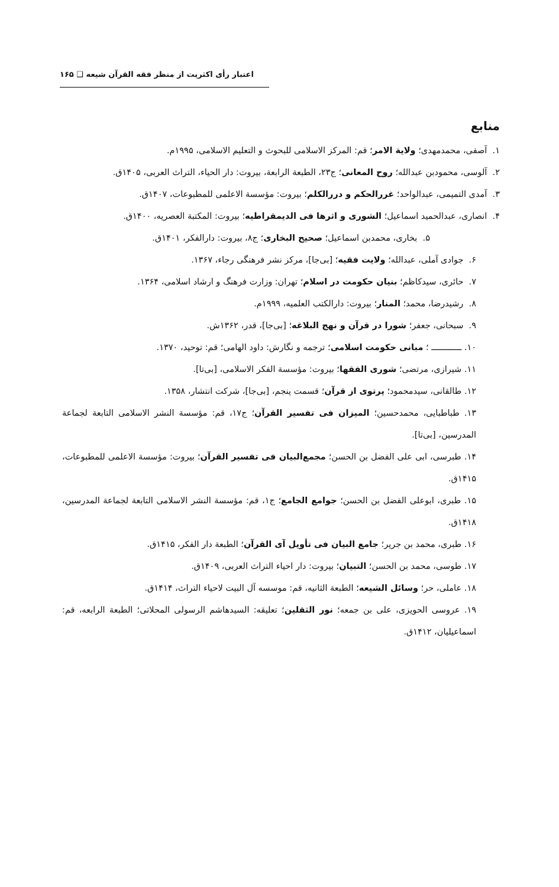اعتبار رأی اکثریت از منظر فقه القرآن شیعه ❑ ۱۶۵
منابع
۱. آصفی، محمدمهدی؛ ولایة الامر؛ قم: المرکز الاسلامی للبحوث و التعلیم الاسلامی، ۱۹۹۵م.
۲. آلوسی، محمودبن عبدالله؛ روح المعانی؛ ج۲۳، الطبعة الرابعة، بیروت: دار الحیاء، التراث العربی، ۱۴۰۵ق.
۳. آمدی التمیمی، عبدالواحد؛ غررالحکم و دررالکلم؛ بیروت: مؤسسة الاعلمی للمطبوعات، ۱۴۰۷ق.
۴. انصاری، عبدالحمید اسماعیل؛ الشوری و اثرها فی الدیمقراطیه؛ بیروت: المکتبة العصریه، ۱۴۰۰ق.
۵. بخاری، محمدبن اسماعیل؛ صحیح البخاری؛ ج۸، بیروت: دارالفکر، ۱۴۰۱ق.
۶. جوادی آملی، عبدالله؛ ولایت فقیه؛ [بی‌جا]، مرکز نشر فرهنگی رجاء، ۱۳۶۷.
۷. حائری، سیدکاظم؛ بنیان حکومت در اسلام؛ تهران: وزارت فرهنگ و ارشاد اسلامی، ۱۳۶۴.
۸. رشیدرضا، محمد؛ المنار؛ بیروت: دارالکتب العلمیه، ۱۹۹۹م.
۹. سبحانی، جعفر؛ شورا در قرآن و نهج البلاغه؛ [بی‌جا]، قدر، ۱۳۶۲ش.
۱۰. ــــــــــــ ؛ مبانی حکومت اسلامی؛ ترجمه و نگارش: داود الهامی؛ قم: توحید، ۱۳۷۰.
۱۱. شیرازی، مرتضی؛ شوری الفقها؛ بیروت: مؤسسة الفکر الاسلامی، [بی‌تا].
۱۲. طالقانی، سیدمحمود؛ پرتوی از قرآن؛ قسمت پنجم، [بی‌جا]، شرکت انتشار، ۱۳۵۸.
۱۳. طباطبایی، محمدحسین؛ المیزان فی تفسیر القرآن؛ ج۱۷، قم: مؤسسة النشر الاسلامی التابعة لجماعة المدرسین، [بی‌تا].
۱۴. طبرسی، ابی علی الفضل بن الحسن؛ مجمع‌البیان فی تفسیر القرآن؛ بیروت: مؤسسة الاعلمی للمطبوعات، ۱۴۱۵ق.
۱۵. طبری، ابوعلی الفضل بن الحسن؛ جوامع الجامع؛ ج۱، قم: مؤسسة النشر الاسلامی التابعة لجماعة المدرسین، ۱۴۱۸ق.
۱۶. طبری، محمد بن جریر؛ جامع البیان فی تأویل آی القرآن؛ الطبعة دار الفکر، ۱۴۱۵ق.
۱۷. طوسی، محمد بن الحسن؛ التبیان؛ بیروت: دار احیاء التراث العربی، ۱۴۰۹ق.
۱۸. عاملی، حر؛ وسائل الشیعه؛ الطبعة الثانیه، قم: موسسه آل البیت لاحیاء التراث، ۱۴۱۴ق.
۱۹. عروسی الحویزی، علی بن جمعه؛ نور الثقلین؛ تعلیقه: السیدهاشم الرسولی المحلاتی؛ الطبعة الرابعه، قم: اسماعیلیان، ۱۴۱۲ق.